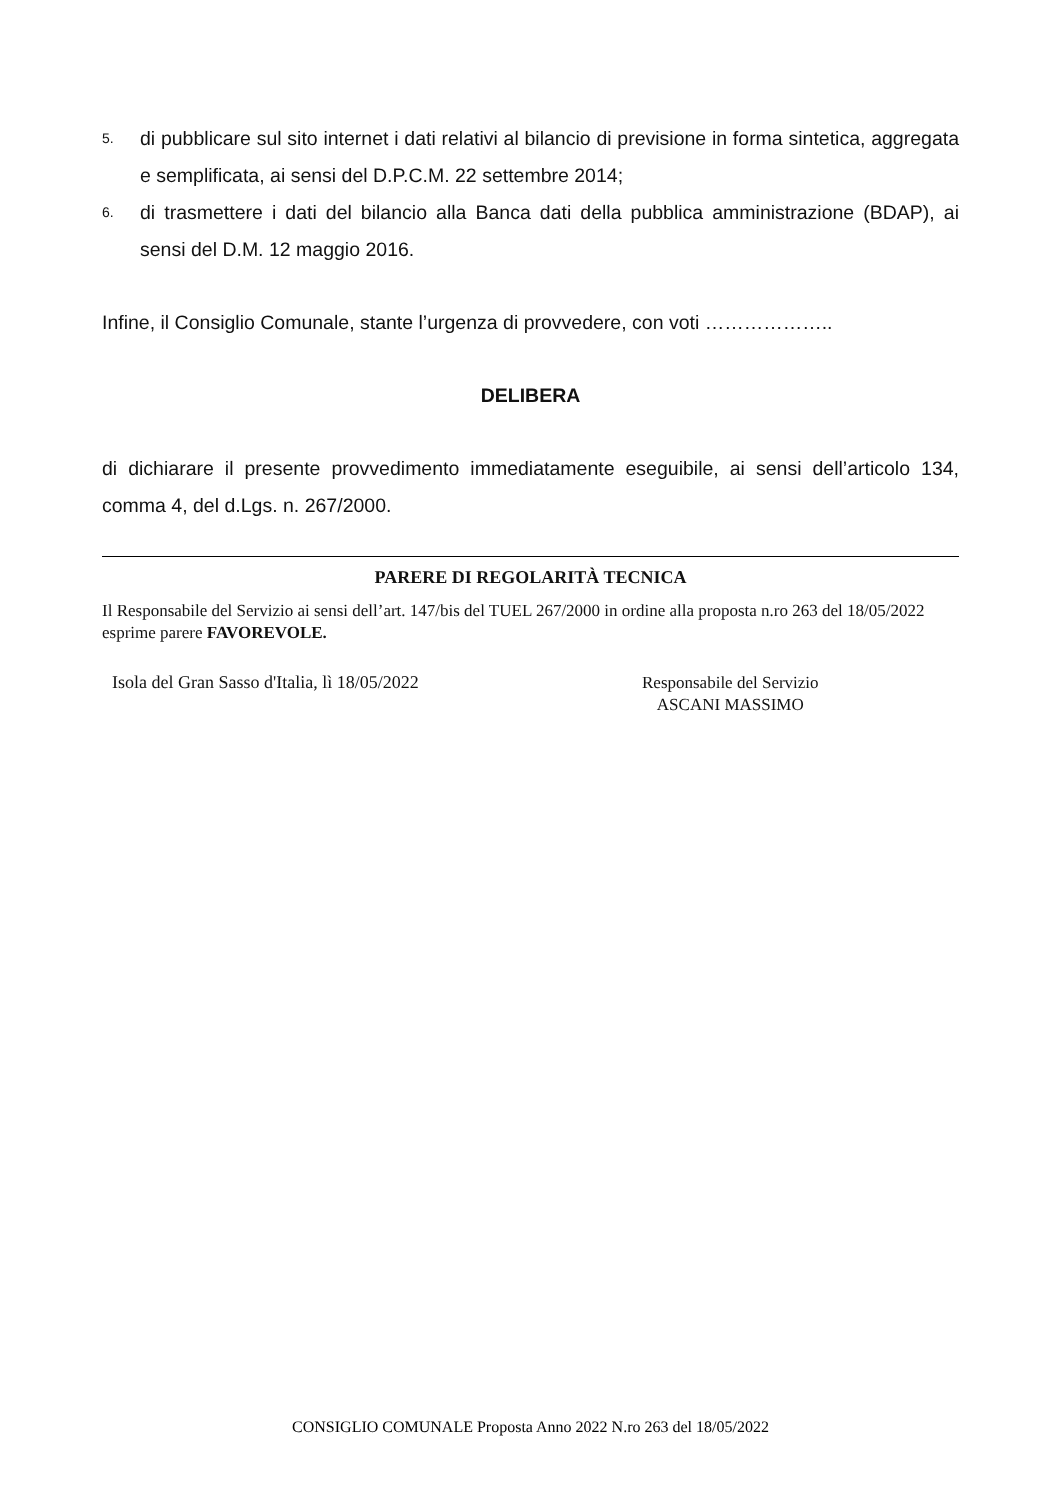5. di pubblicare sul sito internet i dati relativi al bilancio di previsione in forma sintetica, aggregata e semplificata, ai sensi del D.P.C.M. 22 settembre 2014;
6. di trasmettere i dati del bilancio alla Banca dati della pubblica amministrazione (BDAP), ai sensi del D.M. 12 maggio 2016.
Infine, il Consiglio Comunale, stante l’urgenza di provvedere, con voti ………………..
DELIBERA
di dichiarare il presente provvedimento immediatamente eseguibile, ai sensi dell’articolo 134, comma 4, del d.Lgs. n. 267/2000.
PARERE DI REGOLARITÀ TECNICA
Il Responsabile del Servizio ai sensi dell’art. 147/bis del TUEL 267/2000 in ordine alla proposta n.ro 263 del 18/05/2022 esprime parere FAVOREVOLE.
Isola del Gran Sasso d'Italia, lì 18/05/2022
Responsabile del Servizio
ASCANI MASSIMO
CONSIGLIO COMUNALE Proposta Anno 2022 N.ro 263 del 18/05/2022